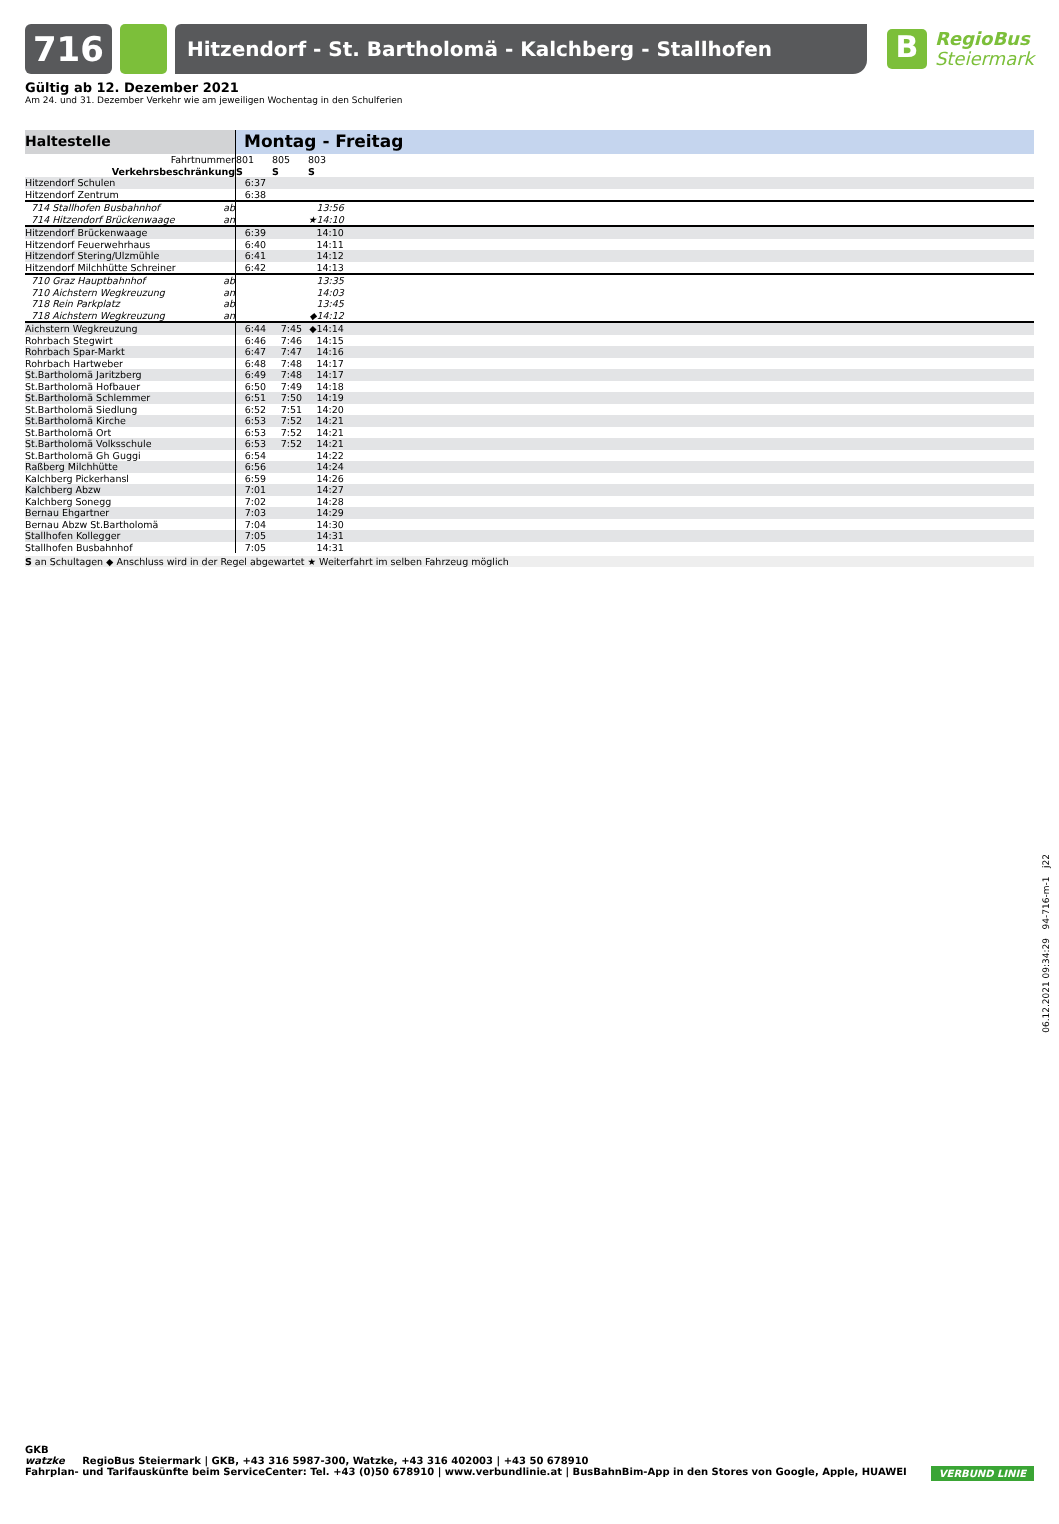716
Hitzendorf - St. Bartholomä - Kalchberg - Stallhofen
B
RegioBus
Steiermark
Gültig ab 12. Dezember 2021
Am 24. und 31. Dezember Verkehr wie am jeweiligen Wochentag in den Schulferien
| Haltestelle | Montag - Freitag | | | |
| --- | --- | --- | --- | --- |
| Fahrtnummer | 801 | 805 | 803 | |
| Verkehrsbeschränkung | S | S | S | |
| Hitzendorf Schulen | 6:37 | | | |
| Hitzendorf Zentrum | 6:38 | | | |
| 714 Stallhofen Busbahnhof ab | | | 13:56 | |
| 714 Hitzendorf Brückenwaage an | | | ★14:10 | |
| Hitzendorf Brückenwaage | 6:39 | | 14:10 | |
| Hitzendorf Feuerwehrhaus | 6:40 | | 14:11 | |
| Hitzendorf Stering/Ulzmühle | 6:41 | | 14:12 | |
| Hitzendorf Milchhütte Schreiner | 6:42 | | 14:13 | |
| 710 Graz Hauptbahnhof ab | | | 13:35 | |
| 710 Aichstern Wegkreuzung an | | | 14:03 | |
| 718 Rein Parkplatz ab | | | 13:45 | |
| 718 Aichstern Wegkreuzung an | | | ◆14:12 | |
| Aichstern Wegkreuzung | 6:44 | 7:45 | ◆14:14 | |
| Rohrbach Stegwirt | 6:46 | 7:46 | 14:15 | |
| Rohrbach Spar-Markt | 6:47 | 7:47 | 14:16 | |
| Rohrbach Hartweber | 6:48 | 7:48 | 14:17 | |
| St.Bartholomä Jaritzberg | 6:49 | 7:48 | 14:17 | |
| St.Bartholomä Hofbauer | 6:50 | 7:49 | 14:18 | |
| St.Bartholomä Schlemmer | 6:51 | 7:50 | 14:19 | |
| St.Bartholomä Siedlung | 6:52 | 7:51 | 14:20 | |
| St.Bartholomä Kirche | 6:53 | 7:52 | 14:21 | |
| St.Bartholomä Ort | 6:53 | 7:52 | 14:21 | |
| St.Bartholomä Volksschule | 6:53 | 7:52 | 14:21 | |
| St.Bartholomä Gh Guggi | 6:54 | | 14:22 | |
| Raßberg Milchhütte | 6:56 | | 14:24 | |
| Kalchberg Pickerhansl | 6:59 | | 14:26 | |
| Kalchberg Abzw | 7:01 | | 14:27 | |
| Kalchberg Sonegg | 7:02 | | 14:28 | |
| Bernau Ehgartner | 7:03 | | 14:29 | |
| Bernau Abzw St.Bartholomä | 7:04 | | 14:30 | |
| Stallhofen Kollegger | 7:05 | | 14:31 | |
| Stallhofen Busbahnhof | 7:05 | | 14:31 | |
S an Schultagen ◆ Anschluss wird in der Regel abgewartet ★ Weiterfahrt im selben Fahrzeug möglich
06.12.2021 09:34:29 94-716-m-1 j22
GKB
watzke RegioBus Steiermark | GKB, +43 316 5987-300, Watzke, +43 316 402003 | +43 50 678910
Fahrplan- und Tarifauskünfte beim ServiceCenter: Tel. +43 (0)50 678910 | www.verbundlinie.at | BusBahnBim-App in den Stores von Google, Apple, HUAWEI VERBUND LINIE